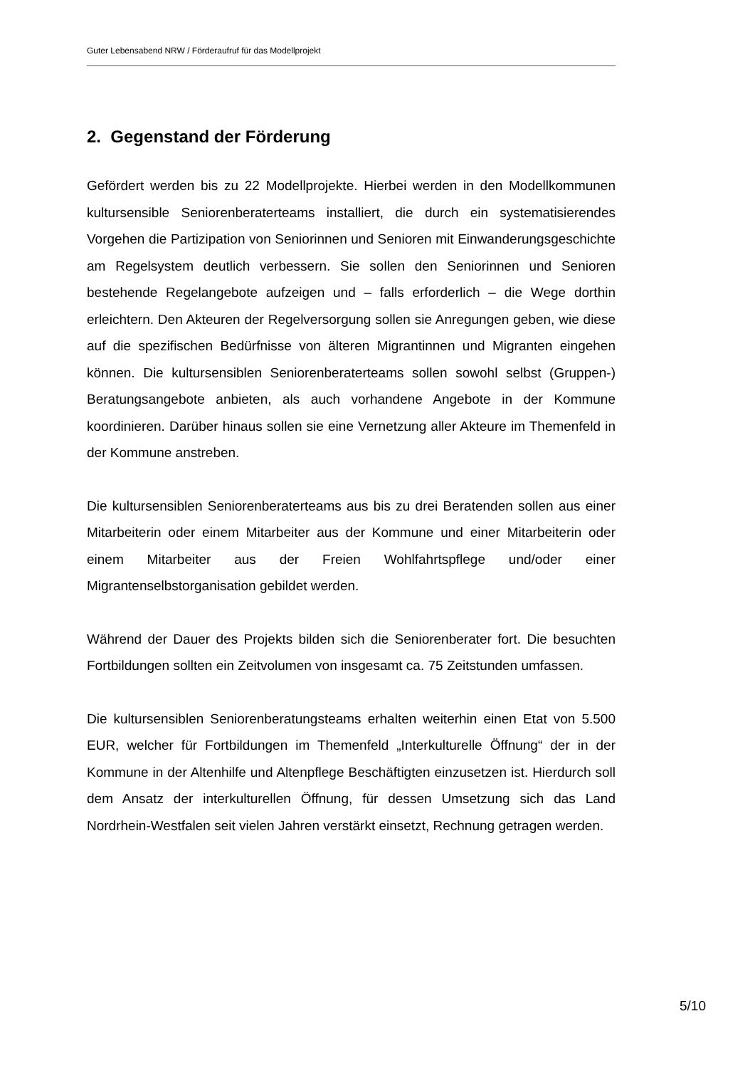Guter Lebensabend NRW / Förderaufruf für das Modellprojekt
2. Gegenstand der Förderung
Gefördert werden bis zu 22 Modellprojekte. Hierbei werden in den Modellkommunen kultursensible Seniorenberaterteams installiert, die durch ein systematisierendes Vorgehen die Partizipation von Seniorinnen und Senioren mit Einwanderungsgeschichte am Regelsystem deutlich verbessern. Sie sollen den Seniorinnen und Senioren bestehende Regelangebote aufzeigen und – falls erforderlich – die Wege dorthin erleichtern. Den Akteuren der Regelversorgung sollen sie Anregungen geben, wie diese auf die spezifischen Bedürfnisse von älteren Migrantinnen und Migranten eingehen können. Die kultursensiblen Seniorenberaterteams sollen sowohl selbst (Gruppen-) Beratungsangebote anbieten, als auch vorhandene Angebote in der Kommune koordinieren. Darüber hinaus sollen sie eine Vernetzung aller Akteure im Themenfeld in der Kommune anstreben.
Die kultursensiblen Seniorenberaterteams aus bis zu drei Beratenden sollen aus einer Mitarbeiterin oder einem Mitarbeiter aus der Kommune und einer Mitarbeiterin oder einem Mitarbeiter aus der Freien Wohlfahrtspflege und/oder einer Migrantenselbstorganisation gebildet werden.
Während der Dauer des Projekts bilden sich die Seniorenberater fort. Die besuchten Fortbildungen sollten ein Zeitvolumen von insgesamt ca. 75 Zeitstunden umfassen.
Die kultursensiblen Seniorenberatungsteams erhalten weiterhin einen Etat von 5.500 EUR, welcher für Fortbildungen im Themenfeld „Interkulturelle Öffnung“ der in der Kommune in der Altenhilfe und Altenpflege Beschäftigten einzusetzen ist. Hierdurch soll dem Ansatz der interkulturellen Öffnung, für dessen Umsetzung sich das Land Nordrhein-Westfalen seit vielen Jahren verstärkt einsetzt, Rechnung getragen werden.
5/10